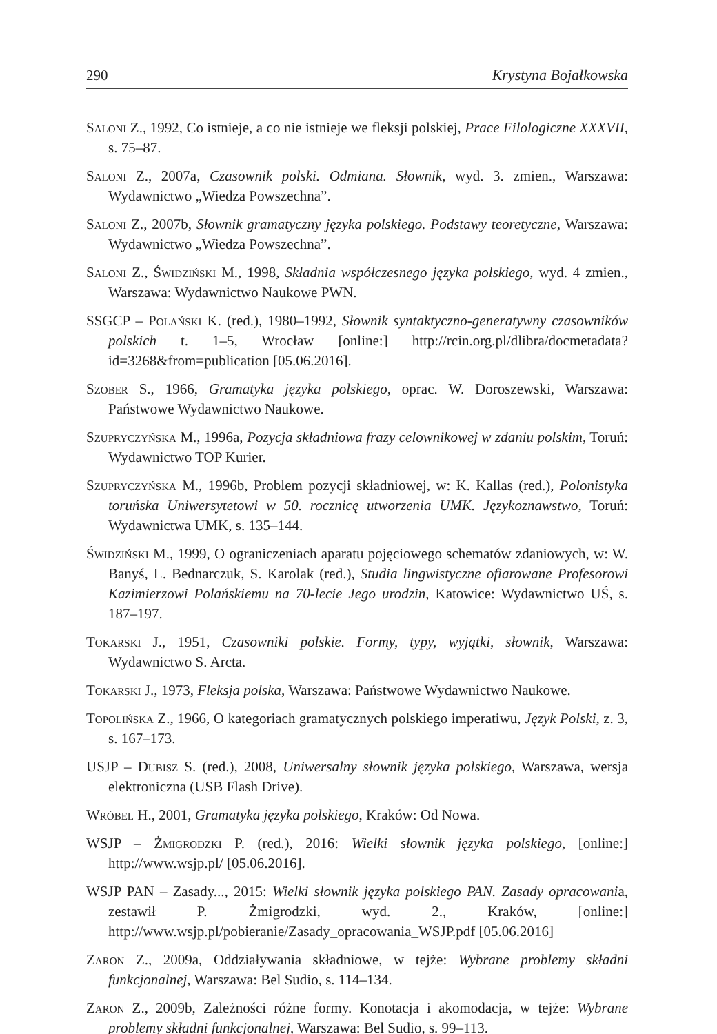290 Krystyna Bojałkowska
Saloni Z., 1992, Co istnieje, a co nie istnieje we fleksji polskiej, Prace Filologiczne XXXVII, s. 75–87.
Saloni Z., 2007a, Czasownik polski. Odmiana. Słownik, wyd. 3. zmien., Warszawa: Wydawnictwo „Wiedza Powszechna”.
Saloni Z., 2007b, Słownik gramatyczny języka polskiego. Podstawy teoretyczne, Warszawa: Wydawnictwo „Wiedza Powszechna”.
Saloni Z., Świdziński M., 1998, Składnia współczesnego języka polskiego, wyd. 4 zmien., Warszawa: Wydawnictwo Naukowe PWN.
SSGCP – Polański K. (red.), 1980–1992, Słownik syntaktyczno-generatywny czasowników polskich t. 1–5, Wrocław [online:] http://rcin.org.pl/dlibra/docmetadata?id=3268&from=publication [05.06.2016].
Szober S., 1966, Gramatyka języka polskiego, oprac. W. Doroszewski, Warszawa: Państwowe Wydawnictwo Naukowe.
Szupryczyńska M., 1996a, Pozycja składniowa frazy celownikowej w zdaniu polskim, Toruń: Wydawnictwo TOP Kurier.
Szupryczyńska M., 1996b, Problem pozycji składniowej, w: K. Kallas (red.), Polonistyka toruńska Uniwersytetowi w 50. rocznicę utworzenia UMK. Językoznawstwo, Toruń: Wydawnictwa UMK, s. 135–144.
Świdziński M., 1999, O ograniczeniach aparatu pojęciowego schematów zdaniowych, w: W. Banyś, L. Bednarczuk, S. Karolak (red.), Studia lingwistyczne ofiarowane Profesorowi Kazimierzowi Polańskiemu na 70-lecie Jego urodzin, Katowice: Wydawnictwo UŚ, s. 187–197.
Tokarski J., 1951, Czasowniki polskie. Formy, typy, wyjątki, słownik, Warszawa: Wydawnictwo S. Arcta.
Tokarski J., 1973, Fleksja polska, Warszawa: Państwowe Wydawnictwo Naukowe.
Topolińska Z., 1966, O kategoriach gramatycznych polskiego imperatiwu, Język Polski, z. 3, s. 167–173.
USJP – Dubisz S. (red.), 2008, Uniwersalny słownik języka polskiego, Warszawa, wersja elektroniczna (USB Flash Drive).
Wróbel H., 2001, Gramatyka języka polskiego, Kraków: Od Nowa.
WSJP – Żmigrodzki P. (red.), 2016: Wielki słownik języka polskiego, [online:] http://www.wsjp.pl/ [05.06.2016].
WSJP PAN – Zasady..., 2015: Wielki słownik języka polskiego PAN. Zasady opracowania, zestawił P. Żmigrodzki, wyd. 2., Kraków, [online:] http://www.wsjp.pl/pobieranie/Zasady_opracowania_WSJP.pdf [05.06.2016]
Zaron Z., 2009a, Oddziaływania składniowe, w tejże: Wybrane problemy składni funkcjonalnej, Warszawa: Bel Sudio, s. 114–134.
Zaron Z., 2009b, Zależności różne formy. Konotacja i akomodacja, w tejże: Wybrane problemy składni funkcjonalnej, Warszawa: Bel Sudio, s. 99–113.